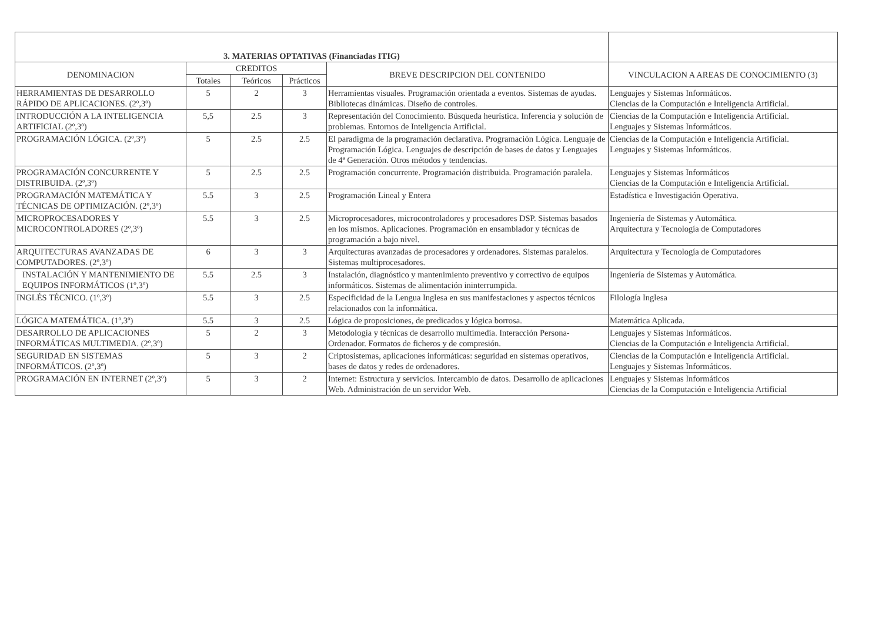| 3. MATERIAS OPTATIVAS (Financiadas ITIG) | | | | | |
| --- | --- | --- | --- | --- | --- |
| DENOMINACION | CREDITOS | | | BREVE DESCRIPCION DEL CONTENIDO | VINCULACION A AREAS DE CONOCIMIENTO (3) |
| | Totales | Teóricos | Prácticos | | |
| HERRAMIENTAS DE DESARROLLO RÁPIDO DE APLICACIONES. (2º,3º) | 5 | 2 | 3 | Herramientas visuales. Programación orientada a eventos. Sistemas de ayudas. Bibliotecas dinámicas. Diseño de controles. | Lenguajes y Sistemas Informáticos. Ciencias de la Computación e Inteligencia Artificial. |
| INTRODUCCIÓN A LA INTELIGENCIA ARTIFICIAL (2º,3º) | 5,5 | 2.5 | 3 | Representación del Conocimiento. Búsqueda heurística. Inferencia y solución de problemas. Entornos de Inteligencia Artificial. | Ciencias de la Computación e Inteligencia Artificial. Lenguajes y Sistemas Informáticos. |
| PROGRAMACIÓN LÓGICA. (2º,3º) | 5 | 2.5 | 2.5 | El paradigma de la programación declarativa. Programación Lógica. Lenguaje de Programación Lógica. Lenguajes de descripción de bases de datos y Lenguajes de 4ª Generación. Otros métodos y tendencias. | Ciencias de la Computación e Inteligencia Artificial. Lenguajes y Sistemas Informáticos. |
| PROGRAMACIÓN CONCURRENTE Y DISTRIBUIDA. (2º,3º) | 5 | 2.5 | 2.5 | Programación concurrente. Programación distribuida. Programación paralela. | Lenguajes y Sistemas Informáticos Ciencias de la Computación e Inteligencia Artificial. |
| PROGRAMACIÓN MATEMÁTICA Y TÉCNICAS DE OPTIMIZACIÓN. (2º,3º) | 5.5 | 3 | 2.5 | Programación Lineal y Entera | Estadística e Investigación Operativa. |
| MICROPROCESADORES Y MICROCONTROLADORES (2º,3º) | 5.5 | 3 | 2.5 | Microprocesadores, microcontroladores y procesadores DSP. Sistemas basados en los mismos. Aplicaciones. Programación en ensamblador y técnicas de programación a bajo nivel. | Ingeniería de Sistemas y Automática. Arquitectura y Tecnología de Computadores |
| ARQUITECTURAS AVANZADAS DE COMPUTADORES. (2º,3º) | 6 | 3 | 3 | Arquitecturas avanzadas de procesadores y ordenadores. Sistemas paralelos. Sistemas multiprocesadores. | Arquitectura y Tecnología de Computadores |
| INSTALACIÓN Y MANTENIMIENTO DE EQUIPOS INFORMÁTICOS (1º,3º) | 5.5 | 2.5 | 3 | Instalación, diagnóstico y mantenimiento preventivo y correctivo de equipos informáticos. Sistemas de alimentación ininterrumpida. | Ingeniería de Sistemas y Automática. |
| INGLÉS TÉCNICO. (1º,3º) | 5.5 | 3 | 2.5 | Especificidad de la Lengua Inglesa en sus manifestaciones y aspectos técnicos relacionados con la informática. | Filología Inglesa |
| LÓGICA MATEMÁTICA. (1º,3º) | 5.5 | 3 | 2.5 | Lógica de proposiciones, de predicados y lógica borrosa. | Matemática Aplicada. |
| DESARROLLO DE APLICACIONES INFORMÁTICAS MULTIMEDIA. (2º,3º) | 5 | 2 | 3 | Metodología y técnicas de desarrollo multimedia. Interacción Persona-Ordenador. Formatos de ficheros y de compresión. | Lenguajes y Sistemas Informáticos. Ciencias de la Computación e Inteligencia Artificial. |
| SEGURIDAD EN SISTEMAS INFORMÁTICOS. (2º,3º) | 5 | 3 | 2 | Criptosistemas, aplicaciones informáticas: seguridad en sistemas operativos, bases de datos y redes de ordenadores. | Ciencias de la Computación e Inteligencia Artificial. Lenguajes y Sistemas Informáticos. |
| PROGRAMACIÓN EN INTERNET (2º,3º) | 5 | 3 | 2 | Internet: Estructura y servicios. Intercambio de datos. Desarrollo de aplicaciones Web. Administración de un servidor Web. | Lenguajes y Sistemas Informáticos Ciencias de la Computación e Inteligencia Artificial |